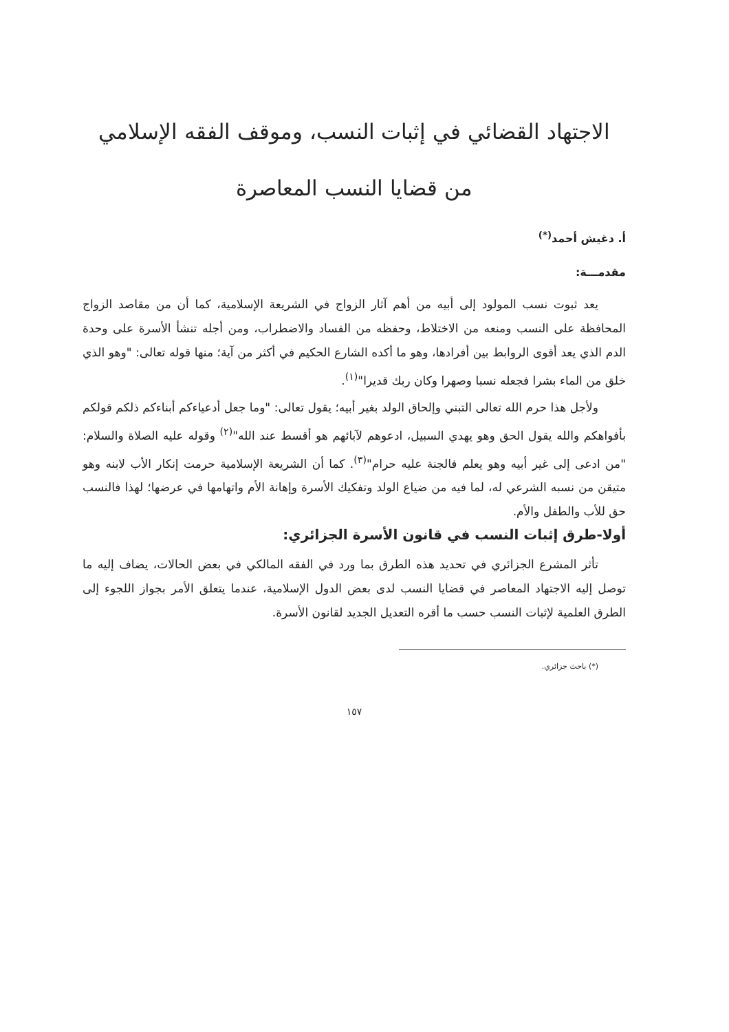الاجتهاد القضائي في إثبات النسب، وموقف الفقه الإسلامي
من قضايا النسب المعاصرة
أ. دغيش أحمد<sup>(*)</sup>
مقدمـــة:
يعد ثبوت نسب المولود إلى أبيه من أهم آثار الزواج في الشريعة الإسلامية، كما أن من مقاصد الزواج المحافظة على النسب ومنعه من الاختلاط، وحفظه من الفساد والاضطراب، ومن أجله تنشأ الأسرة على وحدة الدم الذي يعد أقوى الروابط بين أفرادها، وهو ما أكده الشارع الحكيم في أكثر من آية؛ منها قوله تعالى: "وهو الذي خلق من الماء بشرا فجعله نسبا وصهرا وكان ربك قديرا"<sup>(١)</sup>.
ولأجل هذا حرم الله تعالى التبني وإلحاق الولد بغير أبيه؛ يقول تعالى: "وما جعل أدعياءكم أبناءكم ذلكم قولكم بأفواهكم والله يقول الحق وهو يهدي السبيل، ادعوهم لآبائهم هو أقسط عند الله"<sup>(٢)</sup> وقوله عليه الصلاة والسلام: "من ادعى إلى غير أبيه وهو يعلم فالجنة عليه حرام"<sup>(٣)</sup>. كما أن الشريعة الإسلامية حرمت إنكار الأب لابنه وهو متيقن من نسبه الشرعي له، لما فيه من ضياع الولد وتفكيك الأسرة وإهانة الأم واتهامها في عرضها؛ لهذا فالنسب حق للأب والطفل والأم.
أولا-طرق إثبات النسب في قانون الأسرة الجزائري:
تأثر المشرع الجزائري في تحديد هذه الطرق بما ورد في الفقه المالكي في بعض الحالات، يضاف إليه ما توصل إليه الاجتهاد المعاصر في قضايا النسب لدى بعض الدول الإسلامية، عندما يتعلق الأمر بجواز اللجوء إلى الطرق العلمية لإثبات النسب حسب ما أقره التعديل الجديد لقانون الأسرة.
(*) باحث جزائري.
١٥٧